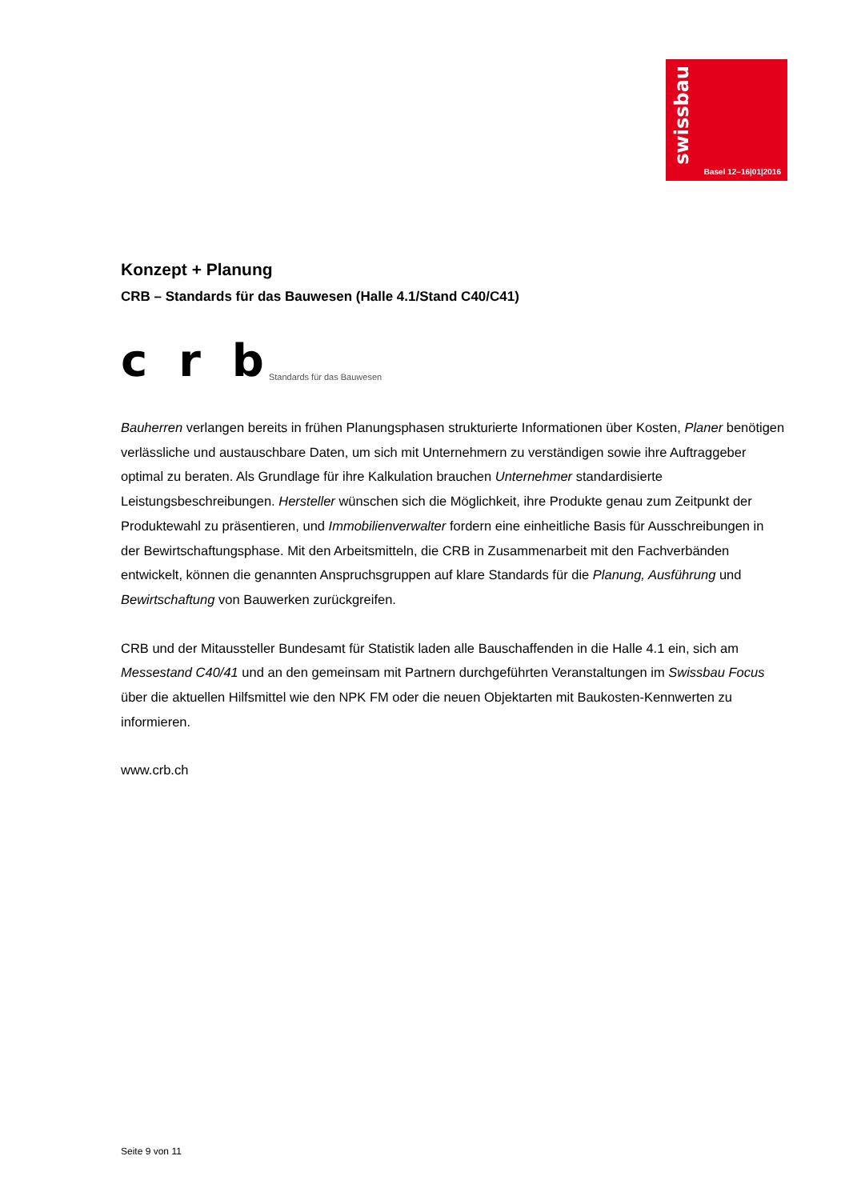swissbau
Basel 12–16|01|2016
Konzept + Planung
CRB – Standards für das Bauwesen (Halle 4.1/Stand C40/C41)
c r b Standards für das Bauwesen
Bauherren verlangen bereits in frühen Planungsphasen strukturierte Informationen über Kosten, Planer benötigen verlässliche und austauschbare Daten, um sich mit Unternehmern zu verständigen sowie ihre Auftraggeber optimal zu beraten. Als Grundlage für ihre Kalkulation brauchen Unternehmer standardisierte Leistungsbeschreibungen. Hersteller wünschen sich die Möglichkeit, ihre Produkte genau zum Zeitpunkt der Produktewahl zu präsentieren, und Immobilienverwalter fordern eine einheitliche Basis für Ausschreibungen in der Bewirtschaftungsphase. Mit den Arbeitsmitteln, die CRB in Zusammenarbeit mit den Fachverbänden entwickelt, können die genannten Anspruchsgruppen auf klare Standards für die Planung, Ausführung und Bewirtschaftung von Bauwerken zurückgreifen.
CRB und der Mitaussteller Bundesamt für Statistik laden alle Bauschaffenden in die Halle 4.1 ein, sich am Messestand C40/41 und an den gemeinsam mit Partnern durchgeführten Veranstaltungen im Swissbau Focus über die aktuellen Hilfsmittel wie den NPK FM oder die neuen Objektarten mit Baukosten-Kennwerten zu informieren.
www.crb.ch
Seite 9 von 11